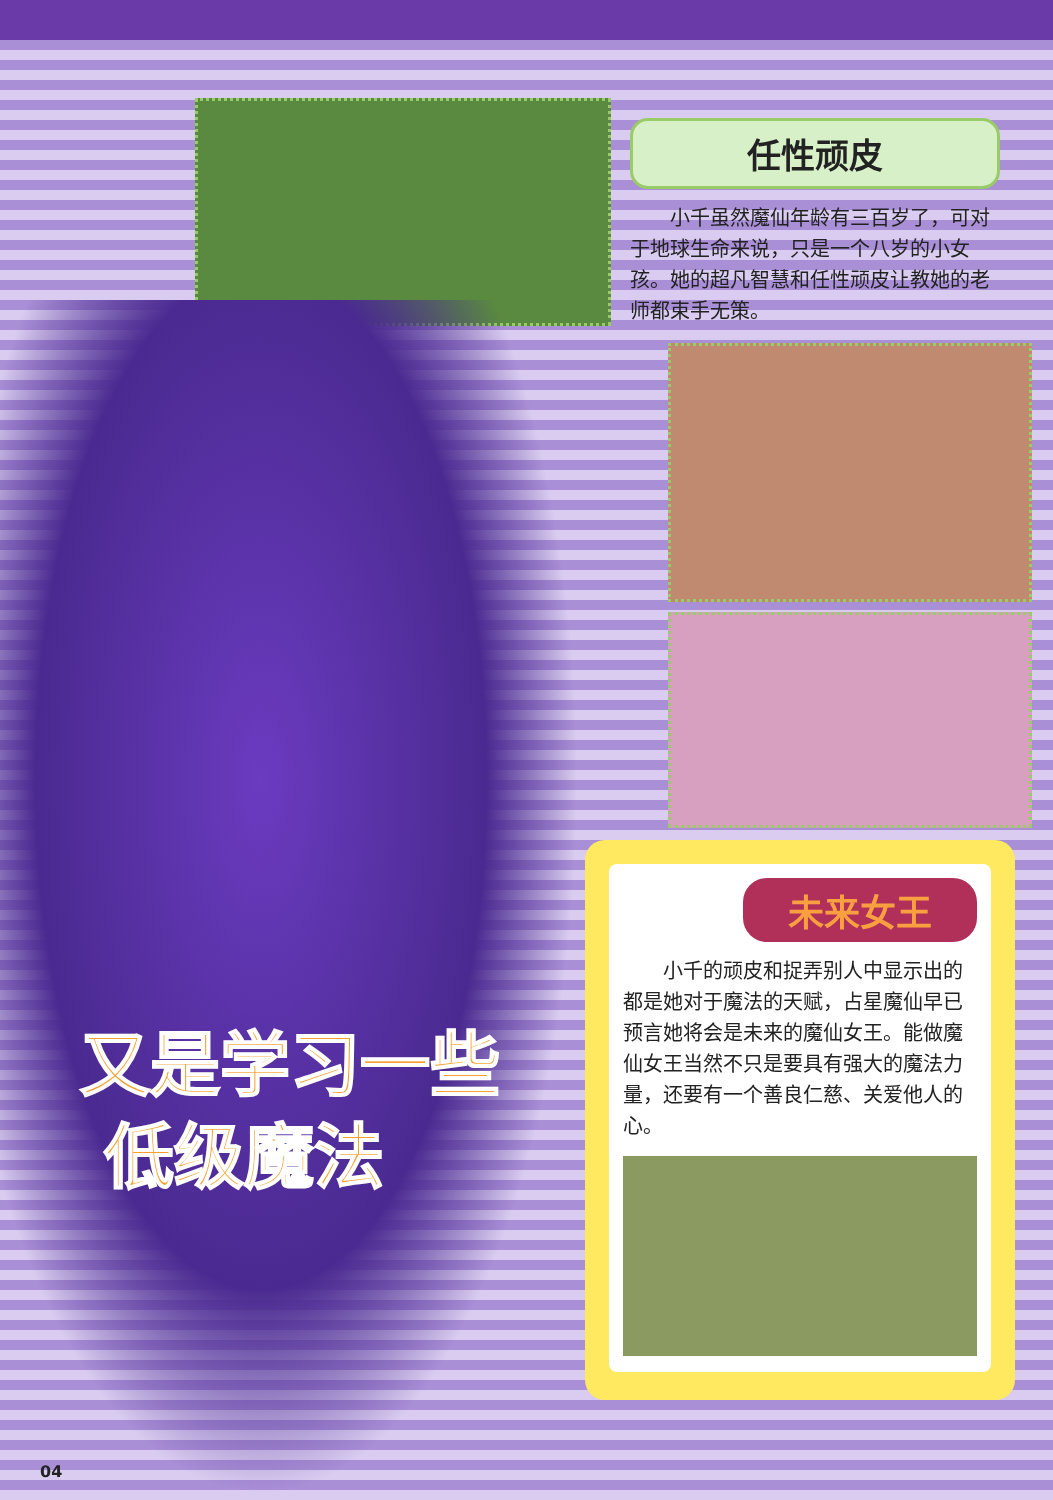任性顽皮
小千虽然魔仙年龄有三百岁了，可对于地球生命来说，只是一个八岁的小女孩。她的超凡智慧和任性顽皮让教她的老师都束手无策。
未来女王
小千的顽皮和捉弄别人中显示出的都是她对于魔法的天赋，占星魔仙早已预言她将会是未来的魔仙女王。能做魔仙女王当然不只是要具有强大的魔法力量，还要有一个善良仁慈、关爱他人的心。
又是学习一些
低级魔法
04